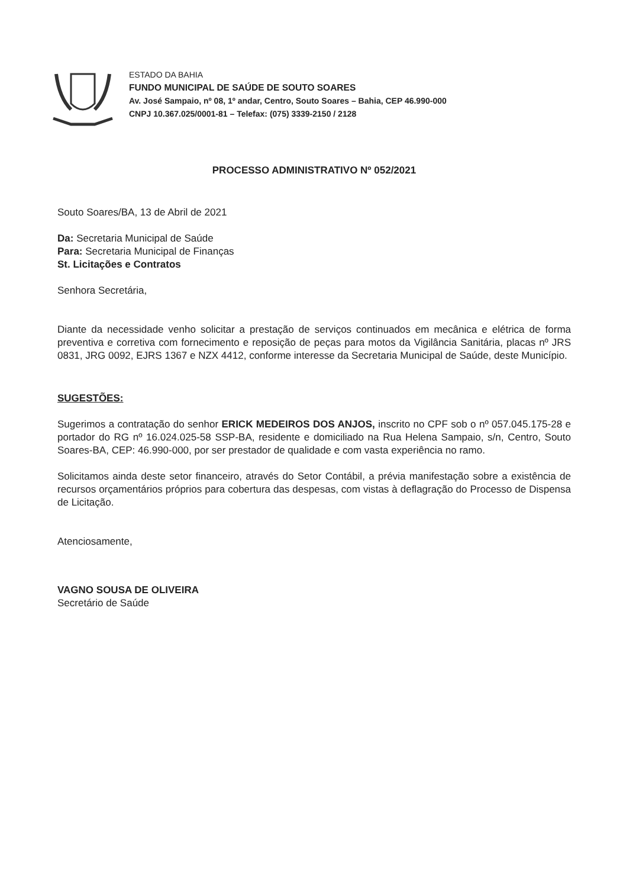ESTADO DA BAHIA
FUNDO MUNICIPAL DE SAÚDE DE SOUTO SOARES
Av. José Sampaio, nº 08, 1º andar, Centro, Souto Soares – Bahia, CEP 46.990-000
CNPJ 10.367.025/0001-81 – Telefax: (075) 3339-2150 / 2128
PROCESSO ADMINISTRATIVO Nº 052/2021
Souto Soares/BA, 13 de Abril de 2021
Da: Secretaria Municipal de Saúde
Para: Secretaria Municipal de Finanças
St. Licitações e Contratos
Senhora Secretária,
Diante da necessidade venho solicitar a prestação de serviços continuados em mecânica e elétrica de forma preventiva e corretiva com fornecimento e reposição de peças para motos da Vigilância Sanitária, placas nº JRS 0831, JRG 0092, EJRS 1367 e NZX 4412, conforme interesse da Secretaria Municipal de Saúde, deste Município.
SUGESTÕES:
Sugerimos a contratação do senhor ERICK MEDEIROS DOS ANJOS, inscrito no CPF sob o nº 057.045.175-28 e portador do RG nº 16.024.025-58 SSP-BA, residente e domiciliado na Rua Helena Sampaio, s/n, Centro, Souto Soares-BA, CEP: 46.990-000, por ser prestador de qualidade e com vasta experiência no ramo.
Solicitamos ainda deste setor financeiro, através do Setor Contábil, a prévia manifestação sobre a existência de recursos orçamentários próprios para cobertura das despesas, com vistas à deflagração do Processo de Dispensa de Licitação.
Atenciosamente,
VAGNO SOUSA DE OLIVEIRA
Secretário de Saúde